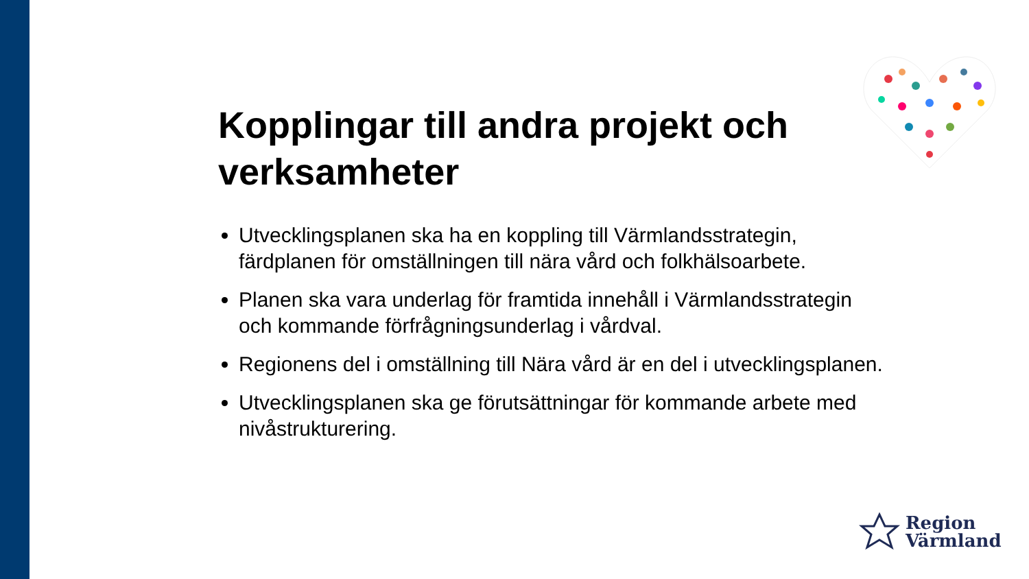Kopplingar till andra projekt och verksamheter
Utvecklingsplanen ska ha en koppling till Värmlandsstrategin, färdplanen för omställningen till nära vård och folkhälsoarbete.
Planen ska vara underlag för framtida innehåll i Värmlandsstrategin och kommande förfrågningsunderlag i vårdval.
Regionens del i omställning till Nära vård är en del i utvecklingsplanen.
Utvecklingsplanen ska ge förutsättningar för kommande arbete med nivåstrukturering.
Region
Värmland